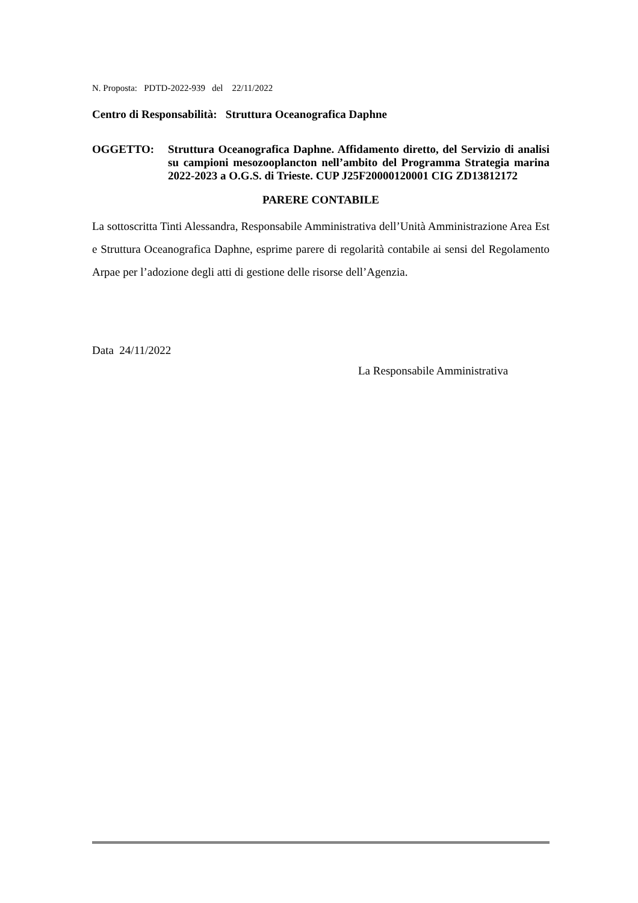N. Proposta: PDTD-2022-939 del 22/11/2022
Centro di Responsabilità: Struttura Oceanografica Daphne
OGGETTO: Struttura Oceanografica Daphne. Affidamento diretto, del Servizio di analisi su campioni mesozooplancton nell’ambito del Programma Strategia marina 2022-2023 a O.G.S. di Trieste. CUP J25F20000120001 CIG ZD13812172
PARERE CONTABILE
La sottoscritta Tinti Alessandra, Responsabile Amministrativa dell’Unità Amministrazione Area Est e Struttura Oceanografica Daphne, esprime parere di regolarità contabile ai sensi del Regolamento Arpae per l’adozione degli atti di gestione delle risorse dell’Agenzia.
Data 24/11/2022
La Responsabile Amministrativa